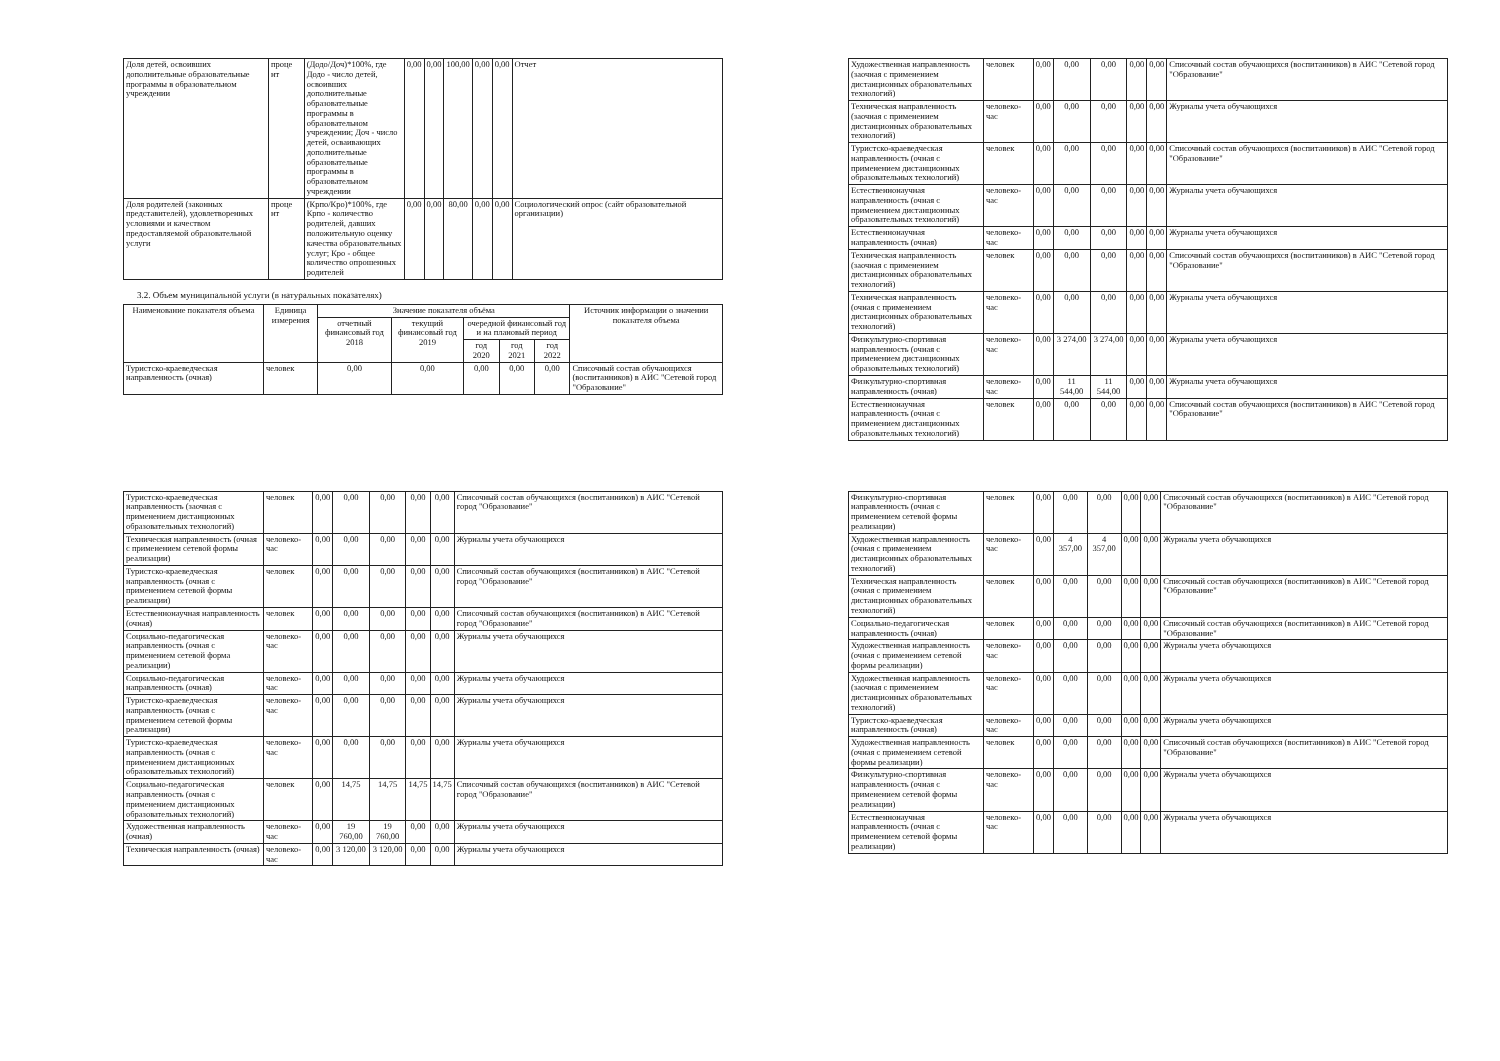| Доля детей, освоивших дополнительные образовательные программы в образовательном учреждении | проце нт | (Додо/Доч)*100%, где Додо - число детей, освоивших дополнительные образовательные программы в образовательном учреждении; Доч - число детей, осваивающих дополнительные образовательные программы в образовательном учреждении | 0,00 | 0,00 | 100,00 | 0,00 | 0,00 | Отчет |
| Доля родителей (законных представителей), удовлетворенных условиями и качеством предоставляемой образовательной услуги | проце нт | (Крпо/Кро)*100%, где Крпо - количество родителей, давших положительную оценку качества образовательных услуг; Кро - общее количество опрошенных родителей | 0,00 | 0,00 | 80,00 | 0,00 | 0,00 | Социологический опрос (сайт образовательной организации) |
3.2. Объем муниципальной услуги (в натуральных показателях)
| Наименование показателя объема | Единица измерения | Значение показателя объёма | | | | | Источник информации о значении показателя объема |
| --- | --- | --- | --- | --- | --- | --- | --- |
| | | отчетный финансовый год 2018 | текущий финансовый год 2019 | очередной финансовый год и на плановый период | | | |
| | | | | год 2020 | год 2021 | год 2022 | |
| Туристско-краеведческая направленность (очная) | человек | 0,00 | 0,00 | 0,00 | 0,00 | 0,00 | Списочный состав обучающихся (воспитанников) в АИС "Сетевой город "Образование" |
| Художественная направленность (заочная с применением дистанционных образовательных технологий) | человек | 0,00 | 0,00 | 0,00 | 0,00 | 0,00 | Списочный состав обучающихся (воспитанников) в АИС "Сетевой город "Образование" |
| Техническая направленность (заочная с применением дистанционных образовательных технологий) | человеко-час | 0,00 | 0,00 | 0,00 | 0,00 | 0,00 | Журналы учета обучающихся |
| Туристско-краеведческая направленность (очная с применением дистанционных образовательных технологий) | человек | 0,00 | 0,00 | 0,00 | 0,00 | 0,00 | Списочный состав обучающихся (воспитанников) в АИС "Сетевой город "Образование" |
| Естественнонаучная направленность (очная с применением дистанционных образовательных технологий) | человеко-час | 0,00 | 0,00 | 0,00 | 0,00 | 0,00 | Журналы учета обучающихся |
| Естественнонаучная направленность (очная) | человеко-час | 0,00 | 0,00 | 0,00 | 0,00 | 0,00 | Журналы учета обучающихся |
| Техническая направленность (заочная с применением дистанционных образовательных технологий) | человек | 0,00 | 0,00 | 0,00 | 0,00 | 0,00 | Списочный состав обучающихся (воспитанников) в АИС "Сетевой город "Образование" |
| Техническая направленность (очная с применением дистанционных образовательных технологий) | человеко-час | 0,00 | 0,00 | 0,00 | 0,00 | 0,00 | Журналы учета обучающихся |
| Физкультурно-спортивная направленность (очная с применением дистанционных образовательных технологий) | человеко-час | 0,00 | 3 274,00 | 3 274,00 | 0,00 | 0,00 | Журналы учета обучающихся |
| Физкультурно-спортивная направленность (очная) | человеко-час | 0,00 | 11 544,00 | 11 544,00 | 0,00 | 0,00 | Журналы учета обучающихся |
| Естественнонаучная направленность (очная с применением дистанционных образовательных технологий) | человек | 0,00 | 0,00 | 0,00 | 0,00 | 0,00 | Списочный состав обучающихся (воспитанников) в АИС "Сетевой город "Образование" |
| Туристско-краеведческая направленность (заочная с применением дистанционных образовательных технологий) | человек | 0,00 | 0,00 | 0,00 | 0,00 | 0,00 | Списочный состав обучающихся (воспитанников) в АИС "Сетевой город "Образование" |
| Техническая направленность (очная с применением сетевой формы реализации) | человеко-час | 0,00 | 0,00 | 0,00 | 0,00 | 0,00 | Журналы учета обучающихся |
| Туристско-краеведческая направленность (очная с применением сетевой формы реализации) | человек | 0,00 | 0,00 | 0,00 | 0,00 | 0,00 | Списочный состав обучающихся (воспитанников) в АИС "Сетевой город "Образование" |
| Естественнонаучная направленность (очная) | человек | 0,00 | 0,00 | 0,00 | 0,00 | 0,00 | Списочный состав обучающихся (воспитанников) в АИС "Сетевой город "Образование" |
| Социально-педагогическая направленность (очная с применением сетевой форма реализации) | человеко-час | 0,00 | 0,00 | 0,00 | 0,00 | 0,00 | Журналы учета обучающихся |
| Социально-педагогическая направленность (очная) | человеко-час | 0,00 | 0,00 | 0,00 | 0,00 | 0,00 | Журналы учета обучающихся |
| Туристско-краеведческая направленность (очная с применением сетевой формы реализации) | человеко-час | 0,00 | 0,00 | 0,00 | 0,00 | 0,00 | Журналы учета обучающихся |
| Туристско-краеведческая направленность (очная с применением дистанционных образовательных технологий) | человеко-час | 0,00 | 0,00 | 0,00 | 0,00 | 0,00 | Журналы учета обучающихся |
| Социально-педагогическая направленность (очная с применением дистанционных образовательных технологий) | человек | 0,00 | 14,75 | 14,75 | 14,75 | 14,75 | Списочный состав обучающихся (воспитанников) в АИС "Сетевой город "Образование" |
| Художественная направленность (очная) | человеко-час | 0,00 | 19 760,00 | 19 760,00 | 0,00 | 0,00 | Журналы учета обучающихся |
| Техническая направленность (очная) | человеко-час | 0,00 | 3 120,00 | 3 120,00 | 0,00 | 0,00 | Журналы учета обучающихся |
| Физкультурно-спортивная направленность (очная с применением сетевой формы реализации) | человек | 0,00 | 0,00 | 0,00 | 0,00 | 0,00 | Списочный состав обучающихся (воспитанников) в АИС "Сетевой город "Образование" |
| Художественная направленность (очная с применением дистанционных образовательных технологий) | человеко-час | 0,00 | 4 357,00 | 4 357,00 | 0,00 | 0,00 | Журналы учета обучающихся |
| Техническая направленность (очная с применением дистанционных образовательных технологий) | человек | 0,00 | 0,00 | 0,00 | 0,00 | 0,00 | Списочный состав обучающихся (воспитанников) в АИС "Сетевой город "Образование" |
| Социально-педагогическая направленность (очная) | человек | 0,00 | 0,00 | 0,00 | 0,00 | 0,00 | Списочный состав обучающихся (воспитанников) в АИС "Сетевой город "Образование" |
| Художественная направленность (очная с применением сетевой формы реализации) | человеко-час | 0,00 | 0,00 | 0,00 | 0,00 | 0,00 | Журналы учета обучающихся |
| Художественная направленность (заочная с применением дистанционных образовательных технологий) | человеко-час | 0,00 | 0,00 | 0,00 | 0,00 | 0,00 | Журналы учета обучающихся |
| Туристско-краеведческая направленность (очная) | человеко-час | 0,00 | 0,00 | 0,00 | 0,00 | 0,00 | Журналы учета обучающихся |
| Художественная направленность (очная с применением сетевой формы реализации) | человек | 0,00 | 0,00 | 0,00 | 0,00 | 0,00 | Списочный состав обучающихся (воспитанников) в АИС "Сетевой город "Образование" |
| Физкультурно-спортивная направленность (очная с применением сетевой формы реализации) | человеко-час | 0,00 | 0,00 | 0,00 | 0,00 | 0,00 | Журналы учета обучающихся |
| Естественнонаучная направленность (очная с применением сетевой формы реализации) | человеко-час | 0,00 | 0,00 | 0,00 | 0,00 | 0,00 | Журналы учета обучающихся |